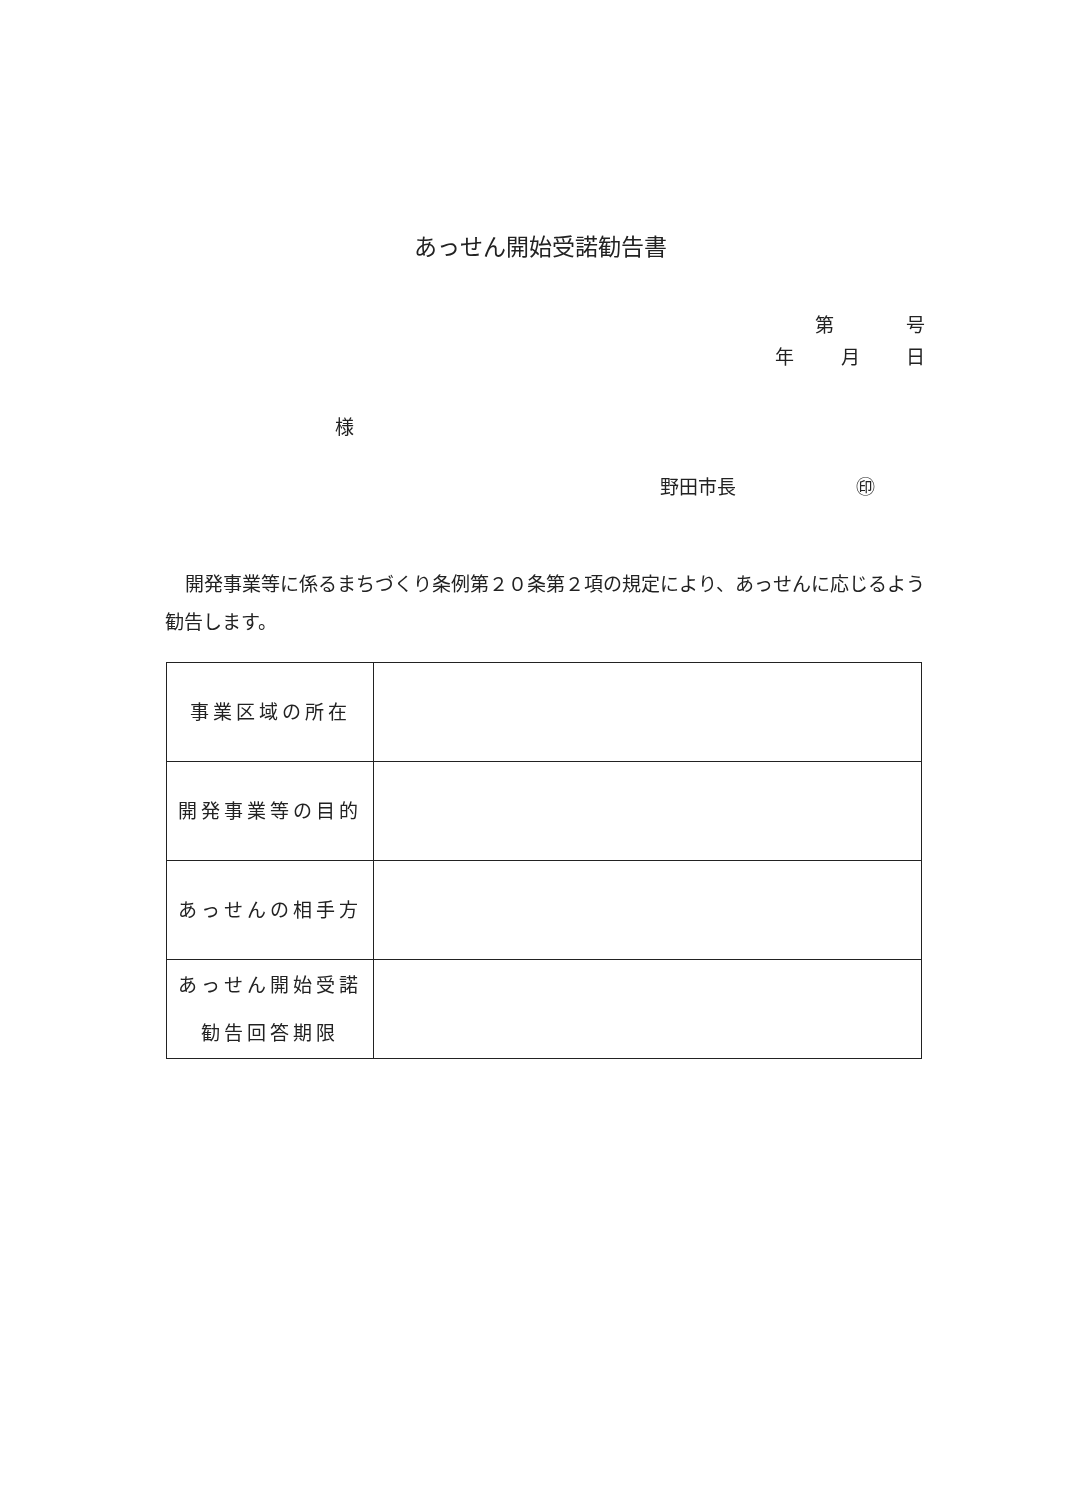あっせん開始受諾勧告書
第 号
年 月 日
様
野田市長 ㊞
開発事業等に係るまちづくり条例第２０条第２項の規定により、あっせんに応じるよう勧告します。
| 事業区域の所在 | |
| 開発事業等の目的 | |
| あっせんの相手方 | |
| あっせん開始受諾 勧告回答期限 | |